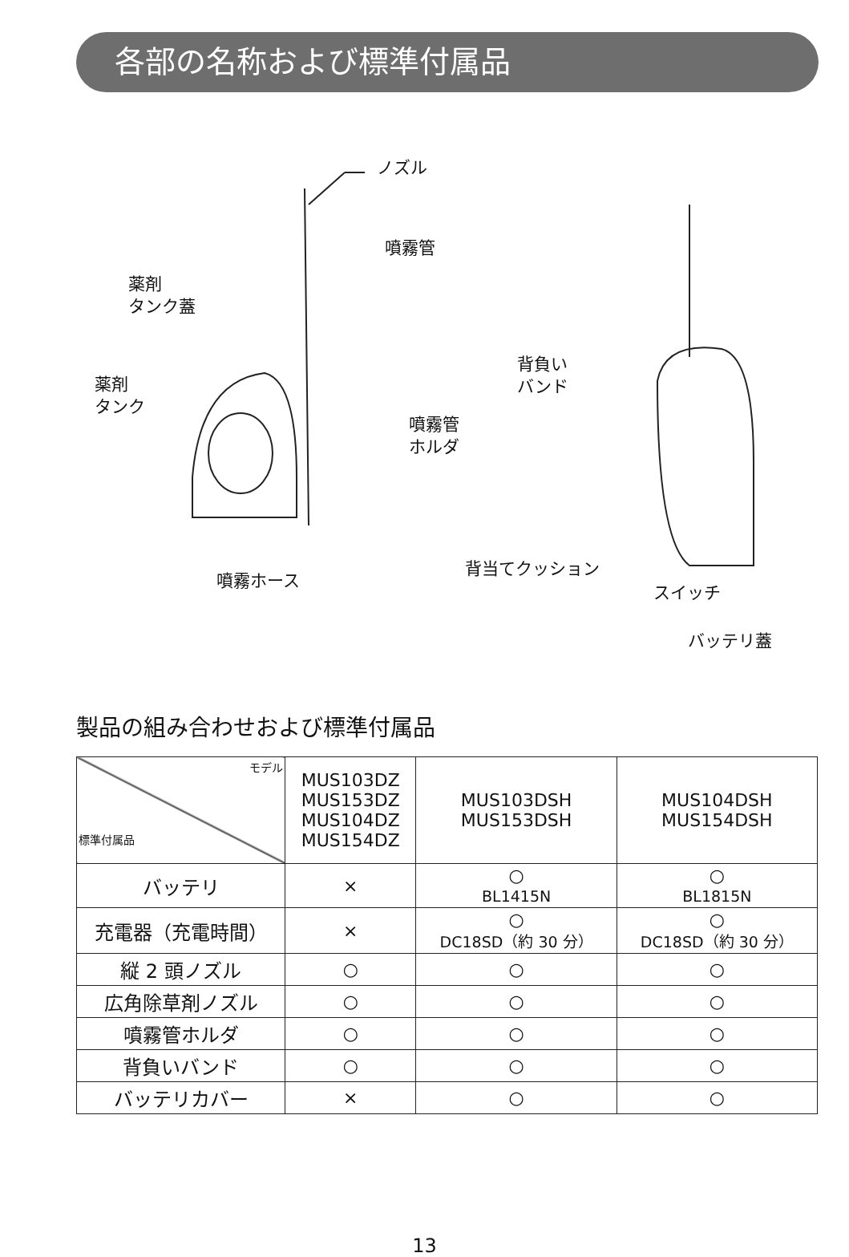各部の名称および標準付属品
ノズル
噴霧管
薬剤
タンク蓋
薬剤
タンク
噴霧管
ホルダ
背負い
バンド
噴霧ホース
背当てクッション
スイッチ
バッテリ蓋
製品の組み合わせおよび標準付属品
| モデル 標準付属品 | MUS103DZ MUS153DZ MUS104DZ MUS154DZ | MUS103DSH MUS153DSH | MUS104DSH MUS154DSH |
| --- | --- | --- | --- |
| バッテリ | × | ○ BL1415N | ○ BL1815N |
| 充電器（充電時間） | × | ○ DC18SD（約 30 分） | ○ DC18SD（約 30 分） |
| 縦 2 頭ノズル | ○ | ○ | ○ |
| 広角除草剤ノズル | ○ | ○ | ○ |
| 噴霧管ホルダ | ○ | ○ | ○ |
| 背負いバンド | ○ | ○ | ○ |
| バッテリカバー | × | ○ | ○ |
13